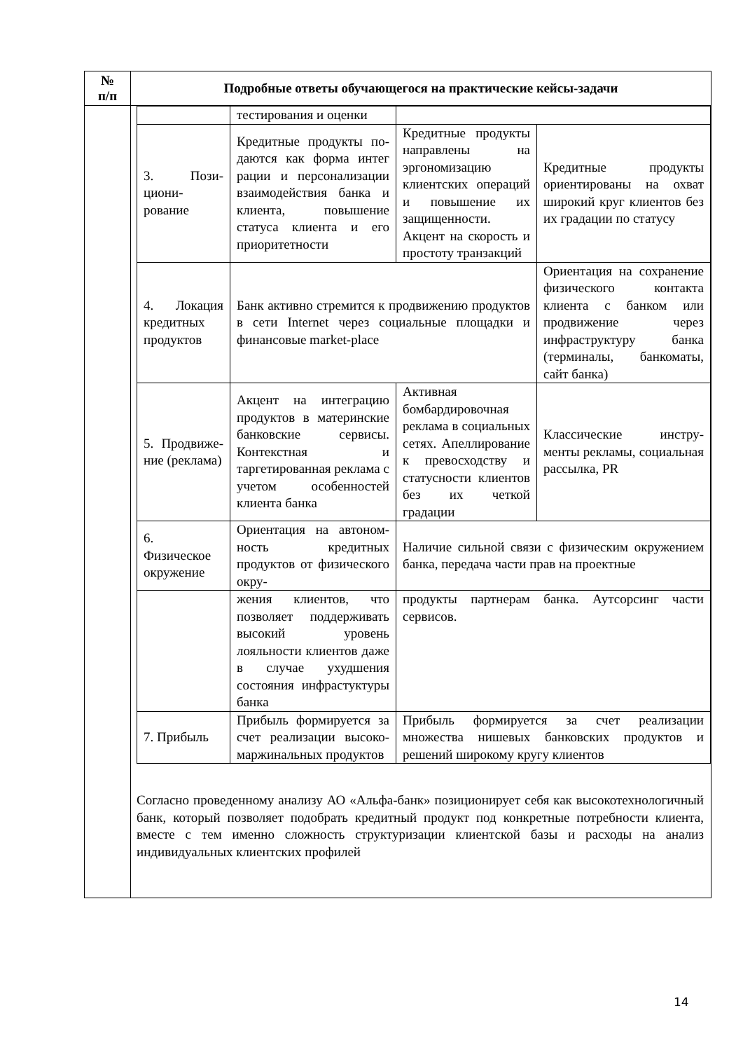| № п/п | Подробные ответы обучающегося на практические кейсы-задачи |
| --- | --- |
| | / / тестирования и оценки / / / / 3. Пози-циони-рование / Кредитные продукты по-даются как форма интег рации и персонализации взаимодействия банка и клиента, повышение статуса клиента и его приоритетности / Кредитные продукты направлены на эргономизацию клиентских операций и повышение их защищенности. Акцент на скорость и простоту транзакций / Кредитные продукты ориентированы на охват широкий круг клиентов без их градации по статусу / / 4. Локация кредитных продуктов / Банк активно стремится к продвижению продуктов в сети Internet через социальные площадки и финансовые market-place / / Ориентация на сохранение физического контакта клиента с банком или продвижение через инфраструктуру банка (терминалы, банкоматы, сайт банка) / / 5. Продвиже-ние (реклама) / Акцент на интеграцию продуктов в материнские банковские сервисы. Контекстная и таргетированная реклама с учетом особенностей клиента банка / Активная бомбардировочная реклама в социальных сетях. Апеллирование к превосходству и статусности клиентов без их четкой градации / Классические инстру-менты рекламы, социальная рассылка, PR / / 6. Физическое окружение / Ориентация на автоном-ность кредитных продуктов от физического окру- / Наличие сильной связи с физическим окружением банка, передача части прав на проектные / / / / жения клиентов, что позволяет поддерживать высокий уровень лояльности клиентов даже в случае ухудшения состояния инфрастуктуры банка / продукты партнерам банка. Аутсорсинг части сервисов. / / / 7. Прибыль / Прибыль формируется за счет реализации высоко-маржинальных продуктов / Прибыль формируется за счет реализации множества нишевых банковских продуктов и решений широкому кругу клиентов / / Согласно проведенному анализу АО «Альфа-банк» позиционирует себя как высокотехнологичный банк, который позволяет подобрать кредитный продукт под конкретные потребности клиента, вместе с тем именно сложность структуризации клиентской базы и расходы на анализ индивидуальных клиентских профилей |
14